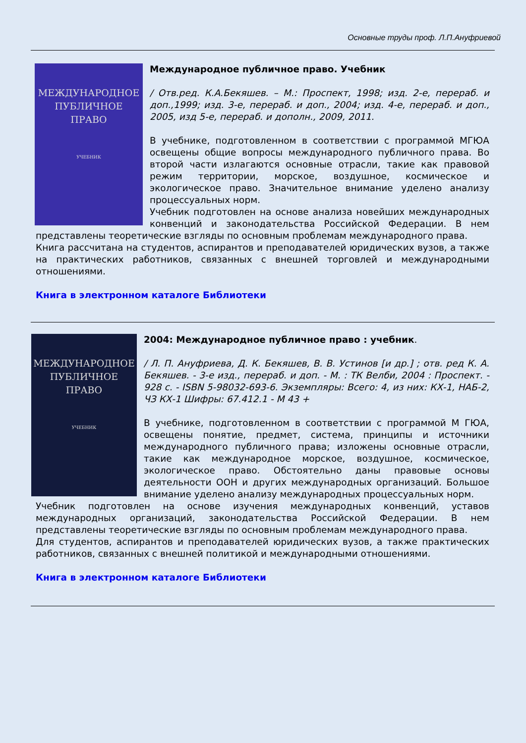Основные труды проф. Л.П.Ануфриевой
МЕЖДУНАРОДНОЕ
ПУБЛИЧНОЕ
ПРАВО
УЧЕБНИК
Международное публичное право. Учебник
/ Отв.ред. К.А.Бекяшев. – М.: Проспект, 1998; изд. 2-е, перераб. и доп.,1999; изд. 3-е, перераб. и доп., 2004; изд. 4-е, перераб. и доп., 2005, изд 5-е, перераб. и дополн., 2009, 2011.
В учебнике, подготовленном в соответствии с программой МГЮА освещены общие вопросы международного публичного права. Во второй части излагаются основные отрасли, такие как правовой режим территории, морское, воздушное, космическое и экологическое право. Значительное внимание уделено анализу процессуальных норм.
Учебник подготовлен на основе анализа новейших международных конвенций и законодательства Российской Федерации. В нем представлены теоретические взгляды по основным проблемам международного права.
Книга рассчитана на студентов, аспирантов и преподавателей юридических вузов, а также на практических работников, связанных с внешней торговлей и международными отношениями.
Книга в электронном каталоге Библиотеки
МЕЖДУНАРОДНОЕ
ПУБЛИЧНОЕ
ПРАВО
УЧЕБНИК
2004: Международное публичное право : учебник.
/ Л. П. Ануфриева, Д. К. Бекяшев, В. В. Устинов [и др.] ; отв. ред К. А. Бекяшев. - 3-е изд., перераб. и доп. - М. : ТК Велби, 2004 : Проспект. - 928 с. - ISBN 5-98032-693-6. Экземпляры: Всего: 4, из них: КХ-1, НАБ-2, ЧЗ КХ-1 Шифры: 67.412.1 - М 43 +
В учебнике, подготовленном в соответствии с программой М ГЮА, освещены понятие, предмет, система, принципы и источники международного публичного права; изложены основные отрасли, такие как международное морское, воздушное, космическое, экологическое право. Обстоятельно даны правовые основы деятельности ООН и других международных организаций. Большое внимание уделено анализу международных процессуальных норм.
Учебник подготовлен на основе изучения международных конвенций, уставов международных организаций, законодательства Российской Федерации. В нем представлены теоретические взгляды по основным проблемам международного права.
Для студентов, аспирантов и преподавателей юридических вузов, а также практических работников, связанных с внешней политикой и международными отношениями.
Книга в электронном каталоге Библиотеки